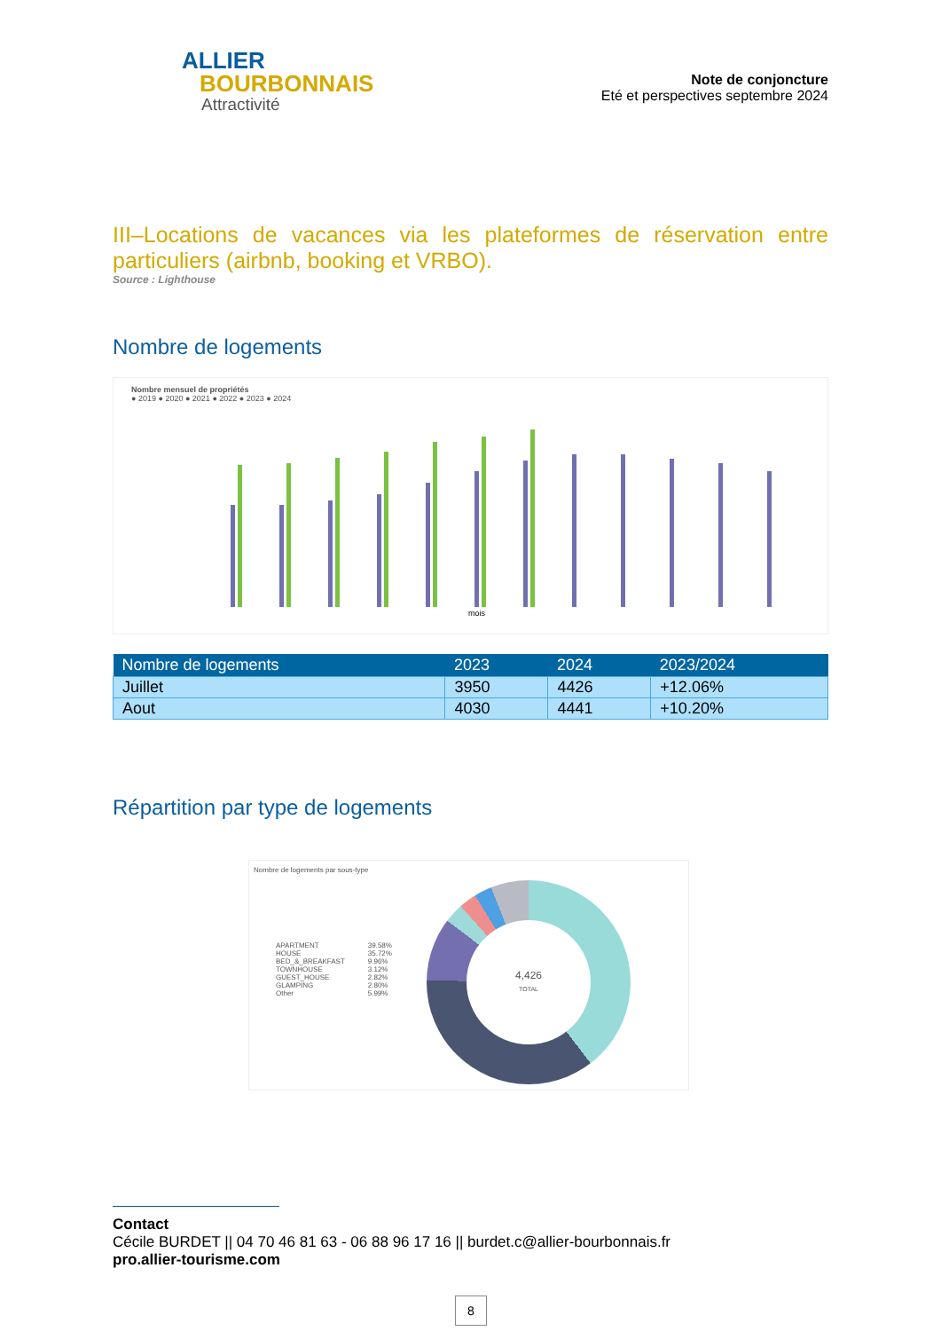ALLIER
BOURBONNAIS
Attractivité
Note de conjoncture
Eté et perspectives septembre 2024
III–Locations de vacances via les plateformes de réservation entre particuliers (airbnb, booking et VRBO).
Source : Lighthouse
Nombre de logements
Nombre mensuel de propriétés
● 2019 ● 2020 ● 2021 ● 2022 ● 2023 ● 2024
mois
| Nombre de logements | 2023 | 2024 | 2023/2024 |
| --- | --- | --- | --- |
| Juillet | 3950 | 4426 | +12.06% |
| Aout | 4030 | 4441 | +10.20% |
Répartition par type de logements
Nombre de logements par sous-type
| APARTMENT | 39.58% |
| HOUSE | 35.72% |
| BED_&_BREAKFAST | 9.96% |
| TOWNHOUSE | 3.12% |
| GUEST_HOUSE | 2.82% |
| GLAMPING | 2.80% |
| Other | 5.99% |
4,426
TOTAL
Contact
Cécile BURDET || 04 70 46 81 63 - 06 88 96 17 16 || burdet.c@allier-bourbonnais.fr
pro.allier-tourisme.com
8